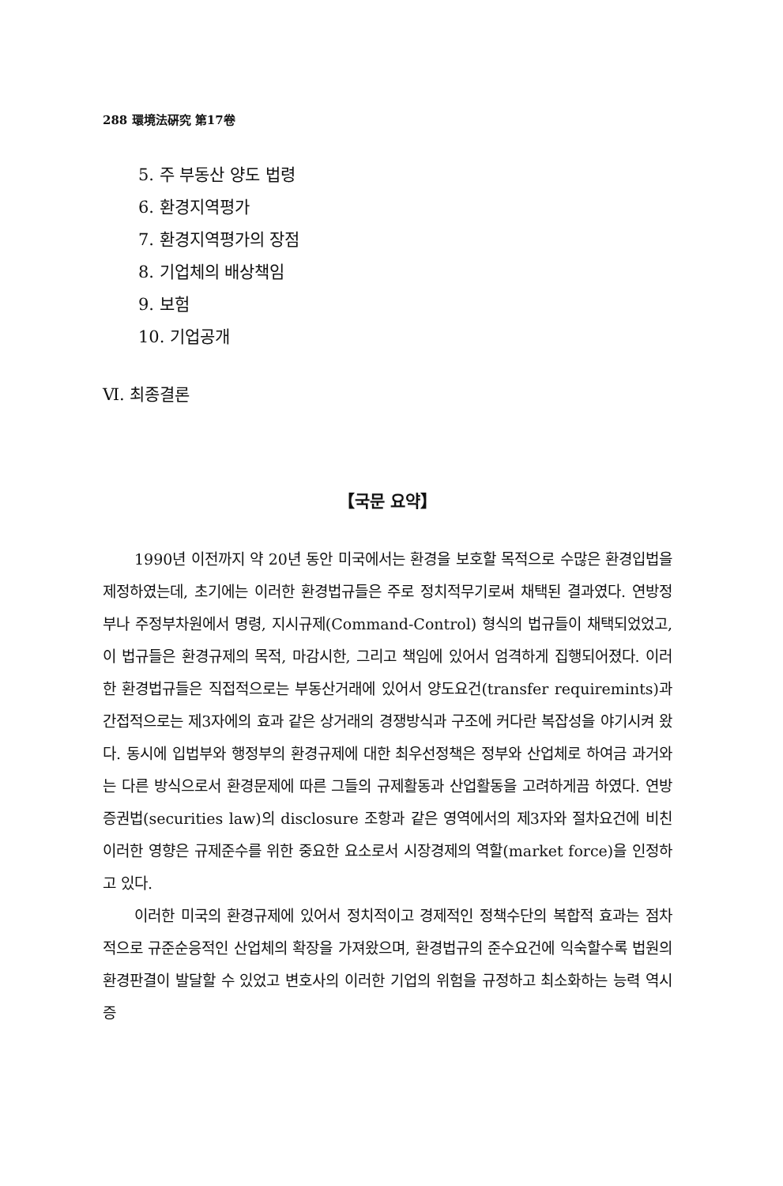288 環境法硏究 第17卷
5. 주 부동산 양도 법령
6. 환경지역평가
7. 환경지역평가의 장점
8. 기업체의 배상책임
9. 보험
10. 기업공개
Ⅵ. 최종결론
【국문 요약】
1990년 이전까지 약 20년 동안 미국에서는 환경을 보호할 목적으로 수많은 환경입법을 제정하였는데, 초기에는 이러한 환경법규들은 주로 정치적무기로써 채택된 결과였다. 연방정부나 주정부차원에서 명령, 지시규제(Command-Control) 형식의 법규들이 채택되었었고, 이 법규들은 환경규제의 목적, 마감시한, 그리고 책임에 있어서 엄격하게 집행되어졌다. 이러한 환경법규들은 직접적으로는 부동산거래에 있어서 양도요건(transfer requiremints)과 간접적으로는 제3자에의 효과 같은 상거래의 경쟁방식과 구조에 커다란 복잡성을 야기시켜 왔다. 동시에 입법부와 행정부의 환경규제에 대한 최우선정책은 정부와 산업체로 하여금 과거와는 다른 방식으로서 환경문제에 따른 그들의 규제활동과 산업활동을 고려하게끔 하였다. 연방증권법(securities law)의 disclosure 조항과 같은 영역에서의 제3자와 절차요건에 비친 이러한 영향은 규제준수를 위한 중요한 요소로서 시장경제의 역할(market force)을 인정하고 있다.
이러한 미국의 환경규제에 있어서 정치적이고 경제적인 정책수단의 복합적 효과는 점차적으로 규준순응적인 산업체의 확장을 가져왔으며, 환경법규의 준수요건에 익숙할수록 법원의 환경판결이 발달할 수 있었고 변호사의 이러한 기업의 위험을 규정하고 최소화하는 능력 역시 증